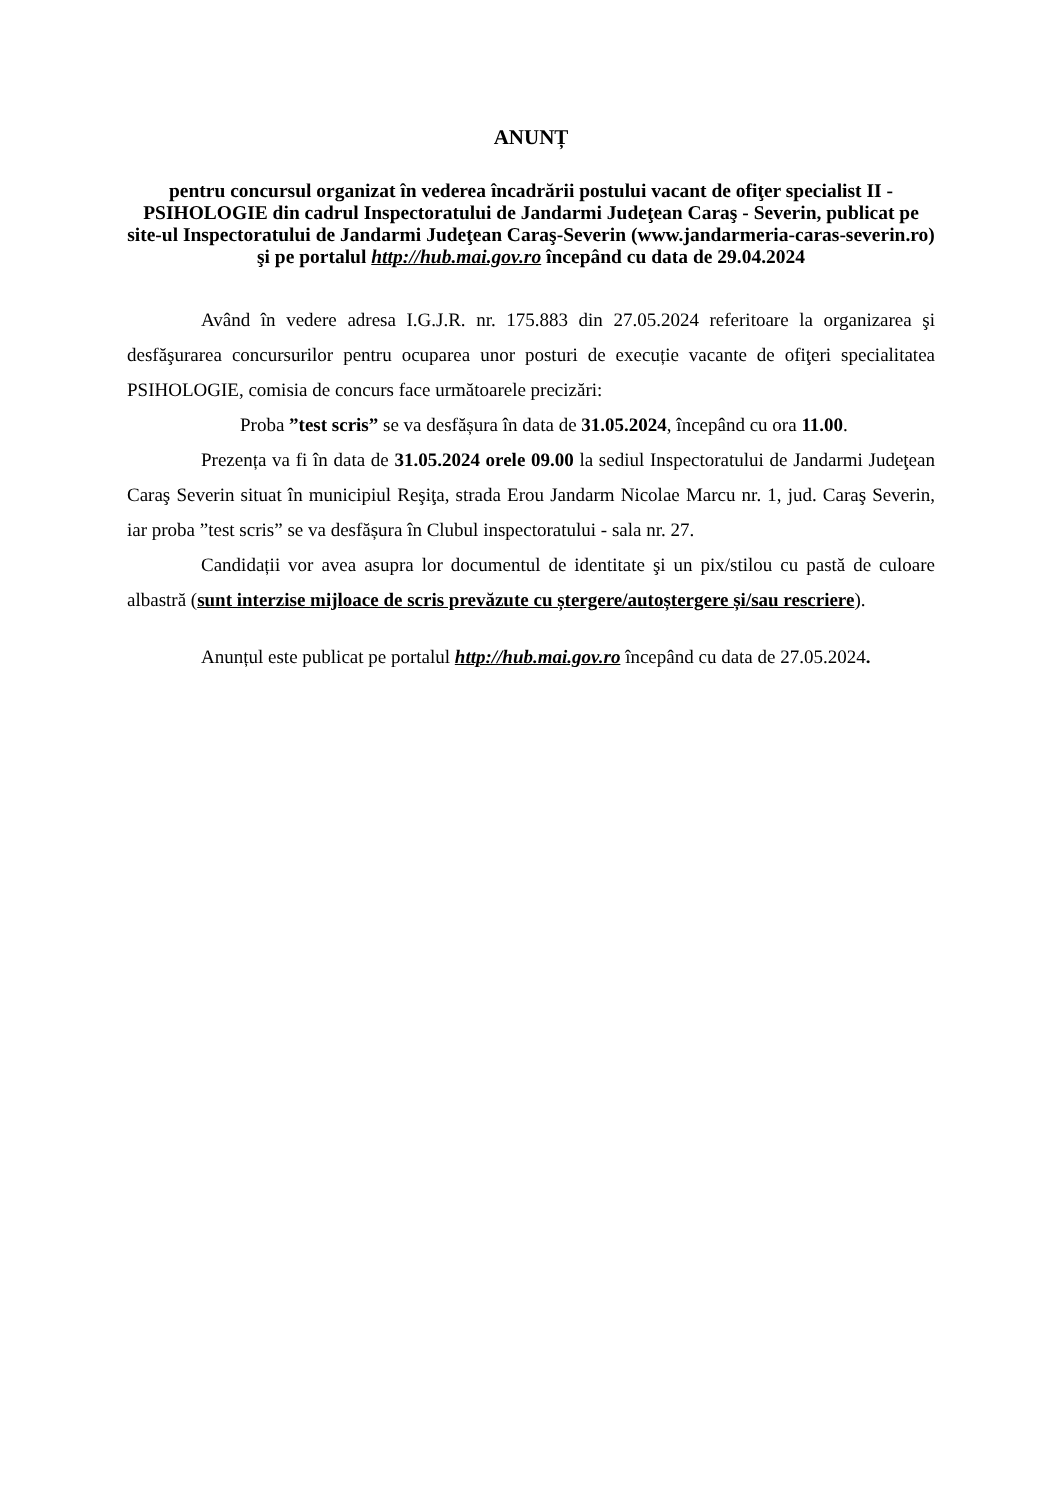ANUNȚ
pentru concursul organizat în vederea încadrării postului vacant de ofiţer specialist II - PSIHOLOGIE din cadrul Inspectoratului de Jandarmi Judeţean Caraş - Severin, publicat pe site-ul Inspectoratului de Jandarmi Judeţean Caraş-Severin (www.jandarmeria-caras-severin.ro) şi pe portalul http://hub.mai.gov.ro începând cu data de 29.04.2024
Având în vedere adresa I.G.J.R. nr. 175.883 din 27.05.2024 referitoare la organizarea şi desfăşurarea concursurilor pentru ocuparea unor posturi de execuție vacante de ofiţeri specialitatea PSIHOLOGIE, comisia de concurs face următoarele precizări:
Proba ”test scris” se va desfășura în data de 31.05.2024, începând cu ora 11.00.
Prezența va fi în data de 31.05.2024 orele 09.00 la sediul Inspectoratului de Jandarmi Judeţean Caraş Severin situat în municipiul Reşiţa, strada Erou Jandarm Nicolae Marcu nr. 1, jud. Caraş Severin, iar proba ”test scris” se va desfășura în Clubul inspectoratului - sala nr. 27.
Candidații vor avea asupra lor documentul de identitate şi un pix/stilou cu pastă de culoare albastră (sunt interzise mijloace de scris prevăzute cu ștergere/autoștergere și/sau rescriere).
Anunțul este publicat pe portalul http://hub.mai.gov.ro începând cu data de 27.05.2024.